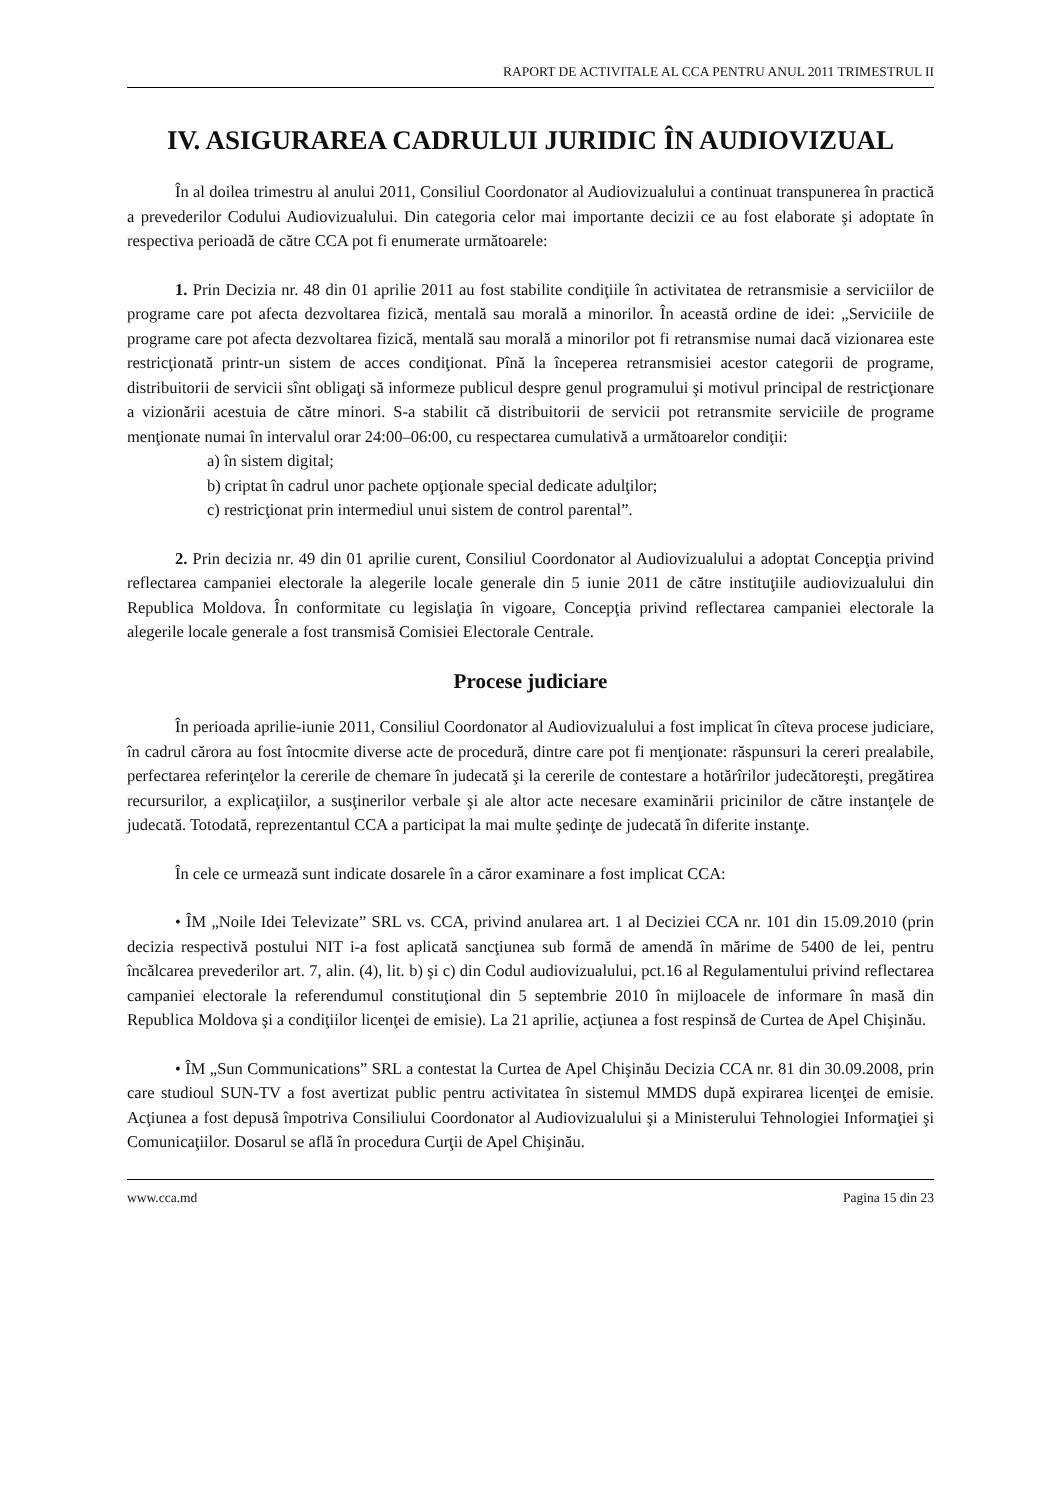RAPORT DE ACTIVITALE AL CCA PENTRU ANUL 2011 TRIMESTRUL II
IV. ASIGURAREA CADRULUI JURIDIC ÎN AUDIOVIZUAL
În al doilea trimestru al anului 2011, Consiliul Coordonator al Audiovizualului a continuat transpunerea în practică a prevederilor Codului Audiovizualului. Din categoria celor mai importante decizii ce au fost elaborate şi adoptate în respectiva perioadă de către CCA pot fi enumerate următoarele:
1. Prin Decizia nr. 48 din 01 aprilie 2011 au fost stabilite condiţiile în activitatea de retransmisie a serviciilor de programe care pot afecta dezvoltarea fizică, mentală sau morală a minorilor. În această ordine de idei: „Serviciile de programe care pot afecta dezvoltarea fizică, mentală sau morală a minorilor pot fi retransmise numai dacă vizionarea este restricţionată printr-un sistem de acces condiţionat. Pînă la începerea retransmisiei acestor categorii de programe, distribuitorii de servicii sînt obligaţi să informeze publicul despre genul programului şi motivul principal de restricţionare a vizionării acestuia de către minori. S-a stabilit că distribuitorii de servicii pot retransmite serviciile de programe menţionate numai în intervalul orar 24:00–06:00, cu respectarea cumulativă a următoarelor condiţii:
a) în sistem digital;
b) criptat în cadrul unor pachete opţionale special dedicate adulţilor;
c) restricţionat prin intermediul unui sistem de control parental”.
2. Prin decizia nr. 49 din 01 aprilie curent, Consiliul Coordonator al Audiovizualului a adoptat Concepţia privind reflectarea campaniei electorale la alegerile locale generale din 5 iunie 2011 de către instituţiile audiovizualului din Republica Moldova. În conformitate cu legislaţia în vigoare, Concepţia privind reflectarea campaniei electorale la alegerile locale generale a fost transmisă Comisiei Electorale Centrale.
Procese judiciare
În perioada aprilie-iunie 2011, Consiliul Coordonator al Audiovizualului a fost implicat în cîteva procese judiciare, în cadrul cărora au fost întocmite diverse acte de procedură, dintre care pot fi menţionate: răspunsuri la cereri prealabile, perfectarea referinţelor la cererile de chemare în judecată şi la cererile de contestare a hotărîrilor judecătoreşti, pregătirea recursurilor, a explicaţiilor, a susţinerilor verbale şi ale altor acte necesare examinării pricinilor de către instanţele de judecată. Totodată, reprezentantul CCA a participat la mai multe şedinţe de judecată în diferite instanţe.
În cele ce urmează sunt indicate dosarele în a căror examinare a fost implicat CCA:
• ÎM „Noile Idei Televizate” SRL vs. CCA, privind anularea art. 1 al Deciziei CCA nr. 101 din 15.09.2010 (prin decizia respectivă postului NIT i-a fost aplicată sancţiunea sub formă de amendă în mărime de 5400 de lei, pentru încălcarea prevederilor art. 7, alin. (4), lit. b) şi c) din Codul audiovizualului, pct.16 al Regulamentului privind reflectarea campaniei electorale la referendumul constituţional din 5 septembrie 2010 în mijloacele de informare în masă din Republica Moldova şi a condiţiilor licenţei de emisie). La 21 aprilie, acţiunea a fost respinsă de Curtea de Apel Chişinău.
• ÎM „Sun Communications” SRL a contestat la Curtea de Apel Chişinău Decizia CCA nr. 81 din 30.09.2008, prin care studioul SUN-TV a fost avertizat public pentru activitatea în sistemul MMDS după expirarea licenţei de emisie. Acţiunea a fost depusă împotriva Consiliului Coordonator al Audiovizualului şi a Ministerului Tehnologiei Informaţiei şi Comunicaţiilor. Dosarul se află în procedura Curţii de Apel Chişinău.
www.cca.md Pagina 15 din 23